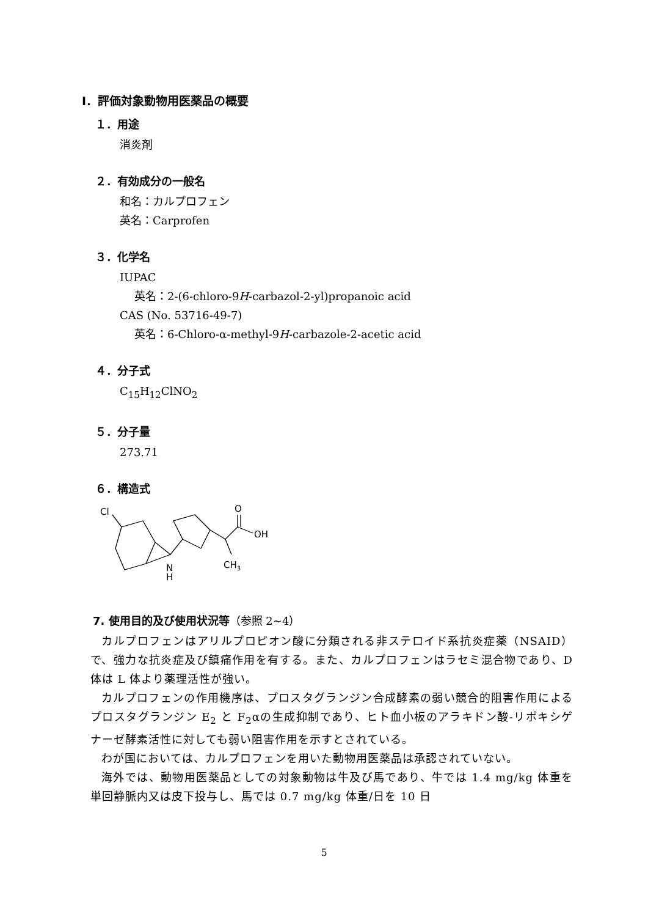Ⅰ．評価対象動物用医薬品の概要
１．用途
消炎剤
２．有効成分の一般名
和名：カルプロフェン
英名：Carprofen
３．化学名
IUPAC
英名：2-(6-chloro-9H-carbazol-2-yl)propanoic acid
CAS (No. 53716-49-7)
英名：6-Chloro-α-methyl-9H-carbazole-2-acetic acid
４．分子式
C<sub>15</sub>H<sub>12</sub>ClNO<sub>2</sub>
５．分子量
273.71
６．構造式
Cl
O
OH
N
H
CH3
7. 使用目的及び使用状況等（参照 2~4）
カルプロフェンはアリルプロピオン酸に分類される非ステロイド系抗炎症薬（NSAID）で、強力な抗炎症及び鎮痛作用を有する。また、カルプロフェンはラセミ混合物であり、D 体は L 体より薬理活性が強い。
カルプロフェンの作用機序は、プロスタグランジン合成酵素の弱い競合的阻害作用によるプロスタグランジン E<sub>2</sub> と F<sub>2</sub>αの生成抑制であり、ヒト血小板のアラキドン酸-リポキシゲナーゼ酵素活性に対しても弱い阻害作用を示すとされている。
わが国においては、カルプロフェンを用いた動物用医薬品は承認されていない。
海外では、動物用医薬品としての対象動物は牛及び馬であり、牛では 1.4 mg/kg 体重を単回静脈内又は皮下投与し、馬では 0.7 mg/kg 体重/日を 10 日
5